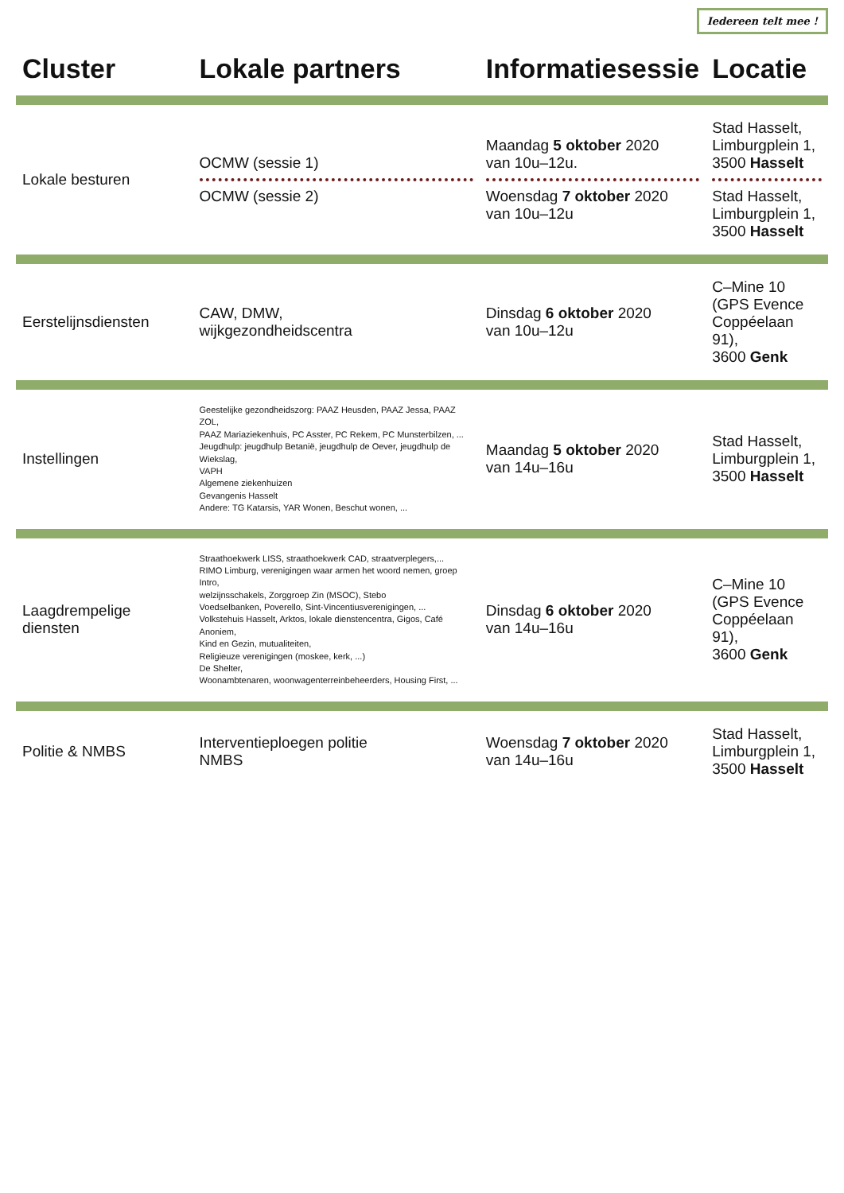Iedereen telt mee !
| Cluster | Lokale partners | Informatiesessie | Locatie |
| --- | --- | --- | --- |
| Lokale besturen | OCMW (sessie 1) OCMW (sessie 2) | Maandag 5 oktober 2020 van 10u–12u. Woensdag 7 oktober 2020 van 10u–12u | Stad Hasselt, Limburgplein 1, 3500 Hasselt Stad Hasselt, Limburgplein 1, 3500 Hasselt |
| Eerstelijnsdiensten | CAW, DMW, wijkgezondheidscentra | Dinsdag 6 oktober 2020 van 10u–12u | C–Mine 10 (GPS Evence Coppéelaan 91), 3600 Genk |
| Instellingen | Geestelijke gezondheidszorg: PAAZ Heusden, PAAZ Jessa, PAAZ ZOL, PAAZ Mariaziekenhuis, PC Asster, PC Rekem, PC Munsterbilzen, ... Jeugdhulp: jeugdhulp Betanië, jeugdhulp de Oever, jeugdhulp de Wiekslag, VAPH Algemene ziekenhuizen Gevangenis Hasselt Andere: TG Katarsis, YAR Wonen, Beschut wonen, ... | Maandag 5 oktober 2020 van 14u–16u | Stad Hasselt, Limburgplein 1, 3500 Hasselt |
| Laagdrempelige diensten | Straathoekwerk LISS, straathoekwerk CAD, straatverplegers,... RIMO Limburg, verenigingen waar armen het woord nemen, groep Intro, welzijnsschakels, Zorggroep Zin (MSOC), Stebo Voedselbanken, Poverello, Sint-Vincentiusverenigingen, ... Volkstehuis Hasselt, Arktos, lokale dienstencentra, Gigos, Café Anoniem, Kind en Gezin, mutualiteiten, Religieuze verenigingen (moskee, kerk, ...) De Shelter, Woonambtenaren, woonwagenterreinbeheerders, Housing First, ... | Dinsdag 6 oktober 2020 van 14u–16u | C–Mine 10 (GPS Evence Coppéelaan 91), 3600 Genk |
| Politie & NMBS | Interventieploegen politie NMBS | Woensdag 7 oktober 2020 van 14u–16u | Stad Hasselt, Limburgplein 1, 3500 Hasselt |